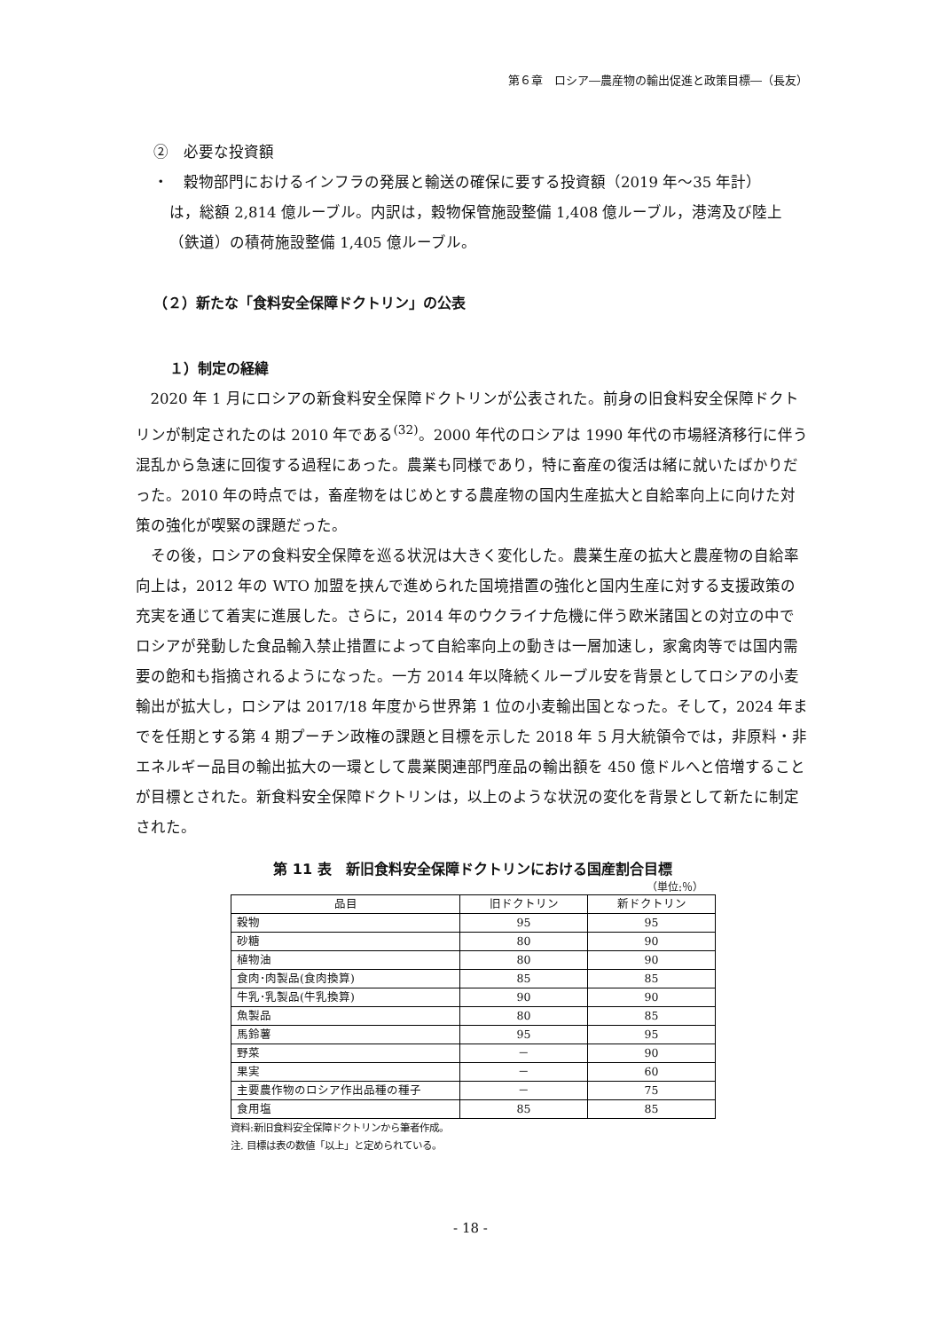第６章　ロシア―農産物の輸出促進と政策目標―（長友）
②　必要な投資額
・　穀物部門におけるインフラの発展と輸送の確保に要する投資額（2019 年～35 年計）
は，総額 2,814 億ルーブル。内訳は，穀物保管施設整備 1,408 億ルーブル，港湾及び陸上（鉄道）の積荷施設整備 1,405 億ルーブル。
（２）新たな「食料安全保障ドクトリン」の公表
１）制定の経緯
2020 年 1 月にロシアの新食料安全保障ドクトリンが公表された。前身の旧食料安全保障ドクトリンが制定されたのは 2010 年である<sup>(32)</sup>。2000 年代のロシアは 1990 年代の市場経済移行に伴う混乱から急速に回復する過程にあった。農業も同様であり，特に畜産の復活は緒に就いたばかりだった。2010 年の時点では，畜産物をはじめとする農産物の国内生産拡大と自給率向上に向けた対策の強化が喫緊の課題だった。
その後，ロシアの食料安全保障を巡る状況は大きく変化した。農業生産の拡大と農産物の自給率向上は，2012 年の WTO 加盟を挟んで進められた国境措置の強化と国内生産に対する支援政策の充実を通じて着実に進展した。さらに，2014 年のウクライナ危機に伴う欧米諸国との対立の中でロシアが発動した食品輸入禁止措置によって自給率向上の動きは一層加速し，家禽肉等では国内需要の飽和も指摘されるようになった。一方 2014 年以降続くルーブル安を背景としてロシアの小麦輸出が拡大し，ロシアは 2017/18 年度から世界第 1 位の小麦輸出国となった。そして，2024 年までを任期とする第 4 期プーチン政権の課題と目標を示した 2018 年 5 月大統領令では，非原料・非エネルギー品目の輸出拡大の一環として農業関連部門産品の輸出額を 450 億ドルへと倍増することが目標とされた。新食料安全保障ドクトリンは，以上のような状況の変化を背景として新たに制定された。
第 11 表　新旧食料安全保障ドクトリンにおける国産割合目標
（単位:％）
| 品目 | 旧ドクトリン | 新ドクトリン |
| --- | --- | --- |
| 穀物 | 95 | 95 |
| 砂糖 | 80 | 90 |
| 植物油 | 80 | 90 |
| 食肉･肉製品(食肉換算) | 85 | 85 |
| 牛乳･乳製品(牛乳換算) | 90 | 90 |
| 魚製品 | 80 | 85 |
| 馬鈴薯 | 95 | 95 |
| 野菜 | － | 90 |
| 果実 | － | 60 |
| 主要農作物のロシア作出品種の種子 | － | 75 |
| 食用塩 | 85 | 85 |
資料:新旧食料安全保障ドクトリンから筆者作成。
注. 目標は表の数値「以上」と定められている。
- 18 -